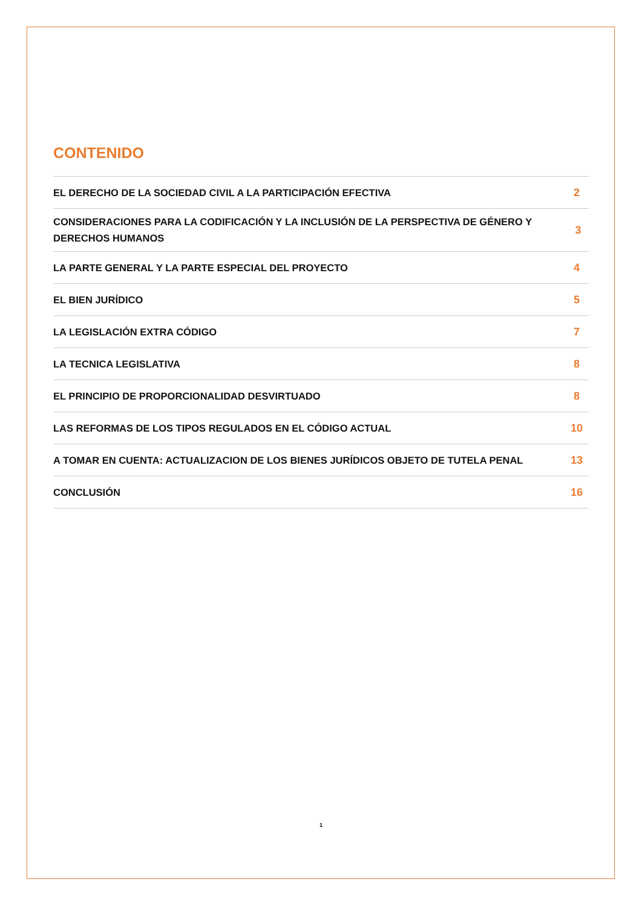CONTENIDO
EL DERECHO DE LA SOCIEDAD CIVIL A LA PARTICIPACIÓN EFECTIVA 2
CONSIDERACIONES PARA LA CODIFICACIÓN Y LA INCLUSIÓN DE LA PERSPECTIVA DE GÉNERO Y DERECHOS HUMANOS 3
LA PARTE GENERAL Y LA PARTE ESPECIAL DEL PROYECTO 4
EL BIEN JURÍDICO 5
LA LEGISLACIÓN EXTRA CÓDIGO 7
LA TECNICA LEGISLATIVA 8
EL PRINCIPIO DE PROPORCIONALIDAD DESVIRTUADO 8
LAS REFORMAS DE LOS TIPOS REGULADOS EN EL CÓDIGO ACTUAL 10
A TOMAR EN CUENTA: ACTUALIZACION DE LOS BIENES JURÍDICOS OBJETO DE TUTELA PENAL 13
CONCLUSIÓN 16
1